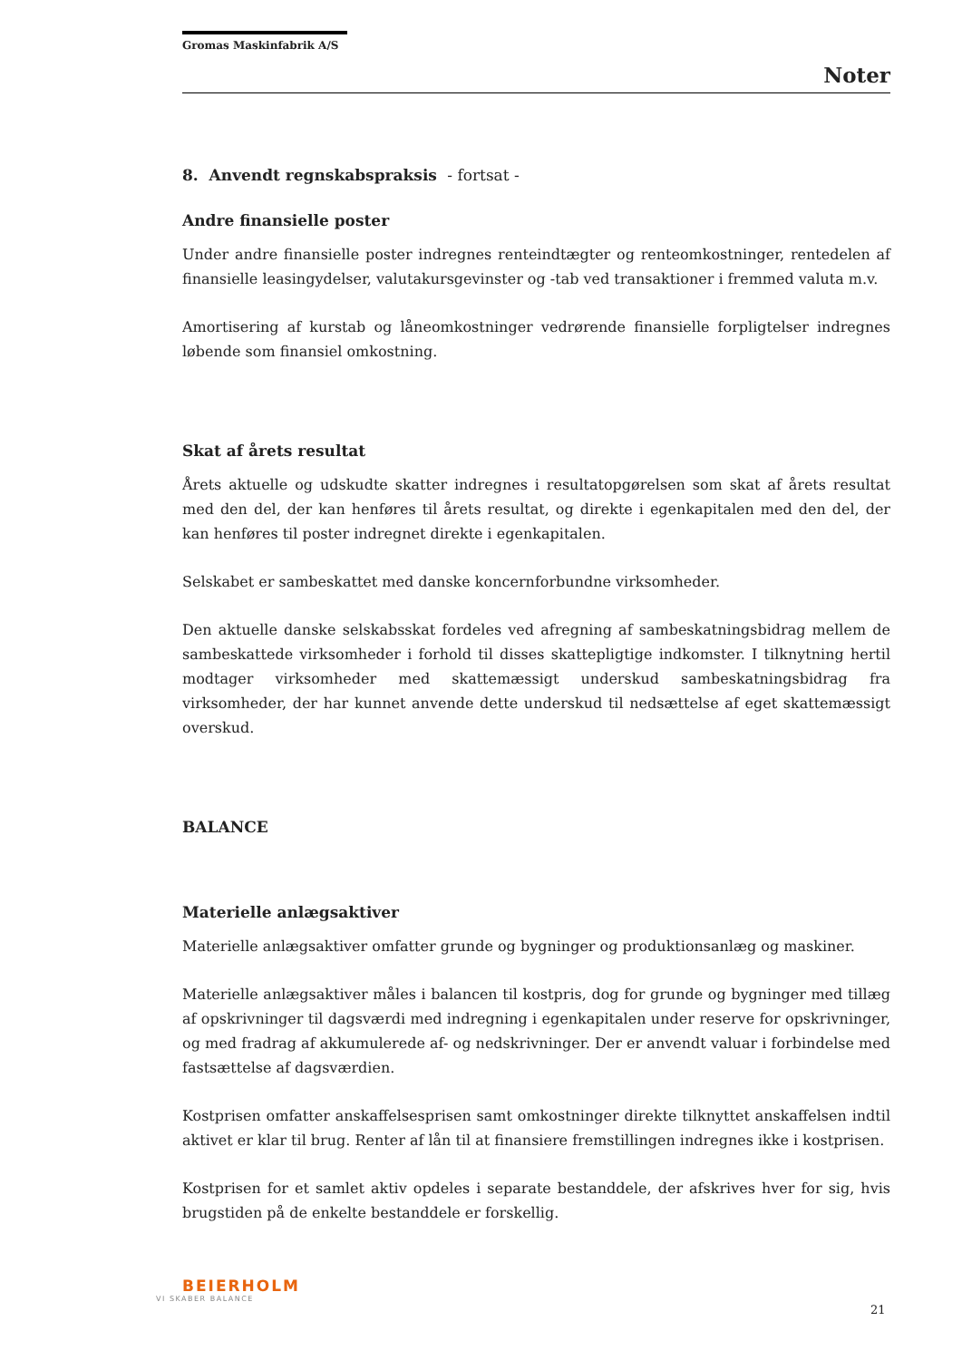Gromas Maskinfabrik A/S
Noter
8. Anvendt regnskabspraksis - fortsat -
Andre finansielle poster
Under andre finansielle poster indregnes renteindtægter og renteomkostninger, rentedelen af finansielle leasingydelser, valutakursgevinster og -tab ved transaktioner i fremmed valuta m.v.
Amortisering af kurstab og låneomkostninger vedrørende finansielle forpligtelser indregnes løbende som finansiel omkostning.
Skat af årets resultat
Årets aktuelle og udskudte skatter indregnes i resultatopgørelsen som skat af årets resultat med den del, der kan henføres til årets resultat, og direkte i egenkapitalen med den del, der kan henføres til poster indregnet direkte i egenkapitalen.
Selskabet er sambeskattet med danske koncernforbundne virksomheder.
Den aktuelle danske selskabsskat fordeles ved afregning af sambeskatningsbidrag mellem de sambeskattede virksomheder i forhold til disses skattepligtige indkomster. I tilknytning hertil modtager virksomheder med skattemæssigt underskud sambeskatningsbidrag fra virksomheder, der har kunnet anvende dette underskud til nedsættelse af eget skattemæssigt overskud.
BALANCE
Materielle anlægsaktiver
Materielle anlægsaktiver omfatter grunde og bygninger og produktionsanlæg og maskiner.
Materielle anlægsaktiver måles i balancen til kostpris, dog for grunde og bygninger med tillæg af opskrivninger til dagsværdi med indregning i egenkapitalen under reserve for opskrivninger, og med fradrag af akkumulerede af- og nedskrivninger. Der er anvendt valuar i forbindelse med fastsættelse af dagsværdien.
Kostprisen omfatter anskaffelsesprisen samt omkostninger direkte tilknyttet anskaffelsen indtil aktivet er klar til brug. Renter af lån til at finansiere fremstillingen indregnes ikke i kostprisen.
Kostprisen for et samlet aktiv opdeles i separate bestanddele, der afskrives hver for sig, hvis brugstiden på de enkelte bestanddele er forskellig.
BEIERHOLM
VI SKABER BALANCE
21